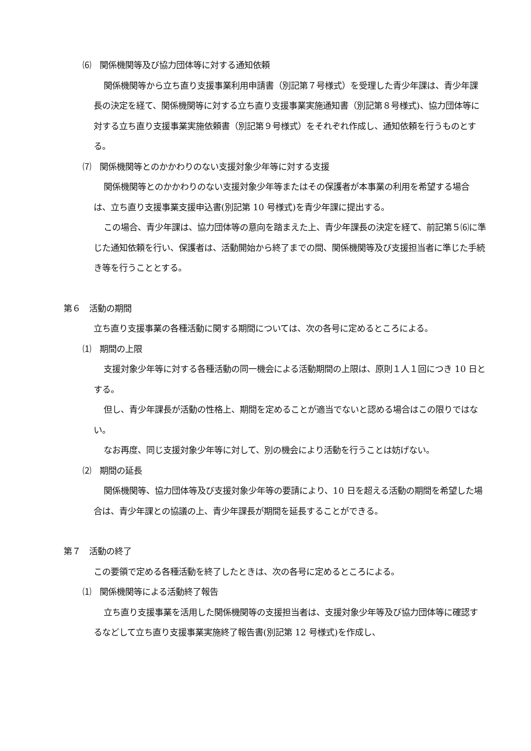⑹　関係機関等及び協力団体等に対する通知依頼
関係機関等から立ち直り支援事業利用申請書（別記第７号様式）を受理した青少年課は、青少年課長の決定を経て、関係機関等に対する立ち直り支援事業実施通知書（別記第８号様式)、協力団体等に対する立ち直り支援事業実施依頼書（別記第９号様式）をそれぞれ作成し、通知依頼を行うものとする。
⑺　関係機関等とのかかわりのない支援対象少年等に対する支援
関係機関等とのかかわりのない支援対象少年等またはその保護者が本事業の利用を希望する場合は、立ち直り支援事業支援申込書(別記第 10 号様式)を青少年課に提出する。
この場合、青少年課は、協力団体等の意向を踏まえた上、青少年課長の決定を経て、前記第５⑹に準じた通知依頼を行い、保護者は、活動開始から終了までの間、関係機関等及び支援担当者に準じた手続き等を行うこととする。
第６　活動の期間
立ち直り支援事業の各種活動に関する期間については、次の各号に定めるところによる。
⑴　期間の上限
支援対象少年等に対する各種活動の同一機会による活動期間の上限は、原則１人１回につき 10 日とする。
但し、青少年課長が活動の性格上、期間を定めることが適当でないと認める場合はこの限りではない。
なお再度、同じ支援対象少年等に対して、別の機会により活動を行うことは妨げない。
⑵　期間の延長
関係機関等、協力団体等及び支援対象少年等の要請により、10 日を超える活動の期間を希望した場合は、青少年課との協議の上、青少年課長が期間を延長することができる。
第７　活動の終了
この要領で定める各種活動を終了したときは、次の各号に定めるところによる。
⑴　関係機関等による活動終了報告
立ち直り支援事業を活用した関係機関等の支援担当者は、支援対象少年等及び協力団体等に確認するなどして立ち直り支援事業実施終了報告書(別記第 12 号様式)を作成し、